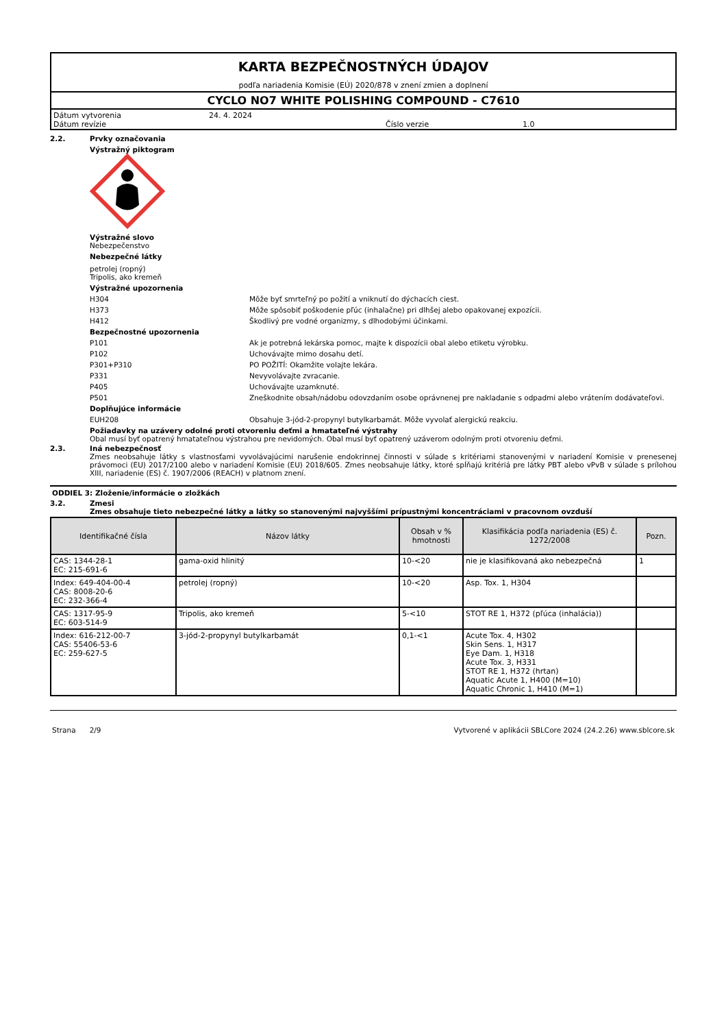KARTA BEZPEČNOSTNÝCH ÚDAJOV
podľa nariadenia Komisie (EÚ) 2020/878 v znení zmien a doplnení
CYCLO NO7 WHITE POLISHING COMPOUND - C7610
Dátum vytvorenia 24. 4. 2024
Dátum revízie Číslo verzie 1.0
2.2. Prvky označovania
Výstražný piktogram
Výstražné slovo
Nebezpečenstvo
Nebezpečné látky
petrolej (ropný)
Tripolis, ako kremeň
Výstražné upozornenia
H304 Môže byť smrteľný po požití a vniknutí do dýchacích ciest.
H373 Môže spôsobiť poškodenie pľúc (inhalačne) pri dlhšej alebo opakovanej expozícii.
H412 Škodlivý pre vodné organizmy, s dlhodobými účinkami.
Bezpečnostné upozornenia
P101 Ak je potrebná lekárska pomoc, majte k dispozícii obal alebo etiketu výrobku.
P102 Uchovávajte mimo dosahu detí.
P301+P310 PO POŽITÍ: Okamžite volajte lekára.
P331 Nevyvolávajte zvracanie.
P405 Uchovávajte uzamknuté.
P501 Zneškodnite obsah/nádobu odovzdaním osobe oprávnenej pre nakladanie s odpadmi alebo vrátením dodávateľovi.
Doplňujúce informácie
EUH208 Obsahuje 3-jód-2-propynyl butylkarbamát. Môže vyvolať alergickú reakciu.
Požiadavky na uzávery odolné proti otvoreniu deťmi a hmatateľné výstrahy
Obal musí byť opatrený hmatateľnou výstrahou pre nevidomých. Obal musí byť opatrený uzáverom odolným proti otvoreniu deťmi.
2.3. Iná nebezpečnosť
Zmes neobsahuje látky s vlastnosťami vyvolávajúcimi narušenie endokrinnej činnosti v súlade s kritériami stanovenými v nariadení Komisie v prenesenej právomoci (EU) 2017/2100 alebo v nariadení Komisie (EU) 2018/605. Zmes neobsahuje látky, ktoré spĺňajú kritériá pre látky PBT alebo vPvB v súlade s prílohou XIII, nariadenie (ES) č. 1907/2006 (REACH) v platnom znení.
ODDIEL 3: Zloženie/informácie o zložkách
3.2. Zmesi
Zmes obsahuje tieto nebezpečné látky a látky so stanovenými najvyššími prípustnými koncentráciami v pracovnom ovzduší
| Identifikačné čísla | Názov látky | Obsah v % hmotnosti | Klasifikácia podľa nariadenia (ES) č. 1272/2008 | Pozn. |
| --- | --- | --- | --- | --- |
| CAS: 1344-28-1 EC: 215-691-6 | gama-oxid hlinitý | 10-<20 | nie je klasifikovaná ako nebezpečná | 1 |
| Index: 649-404-00-4 CAS: 8008-20-6 EC: 232-366-4 | petrolej (ropný) | 10-<20 | Asp. Tox. 1, H304 | |
| CAS: 1317-95-9 EC: 603-514-9 | Tripolis, ako kremeň | 5-<10 | STOT RE 1, H372 (pľúca (inhalácia)) | |
| Index: 616-212-00-7 CAS: 55406-53-6 EC: 259-627-5 | 3-jód-2-propynyl butylkarbamát | 0,1-<1 | Acute Tox. 4, H302 Skin Sens. 1, H317 Eye Dam. 1, H318 Acute Tox. 3, H331 STOT RE 1, H372 (hrtan) Aquatic Acute 1, H400 (M=10) Aquatic Chronic 1, H410 (M=1) | |
Strana 2/9 Vytvorené v aplikácii SBLCore 2024 (24.2.26) www.sblcore.sk